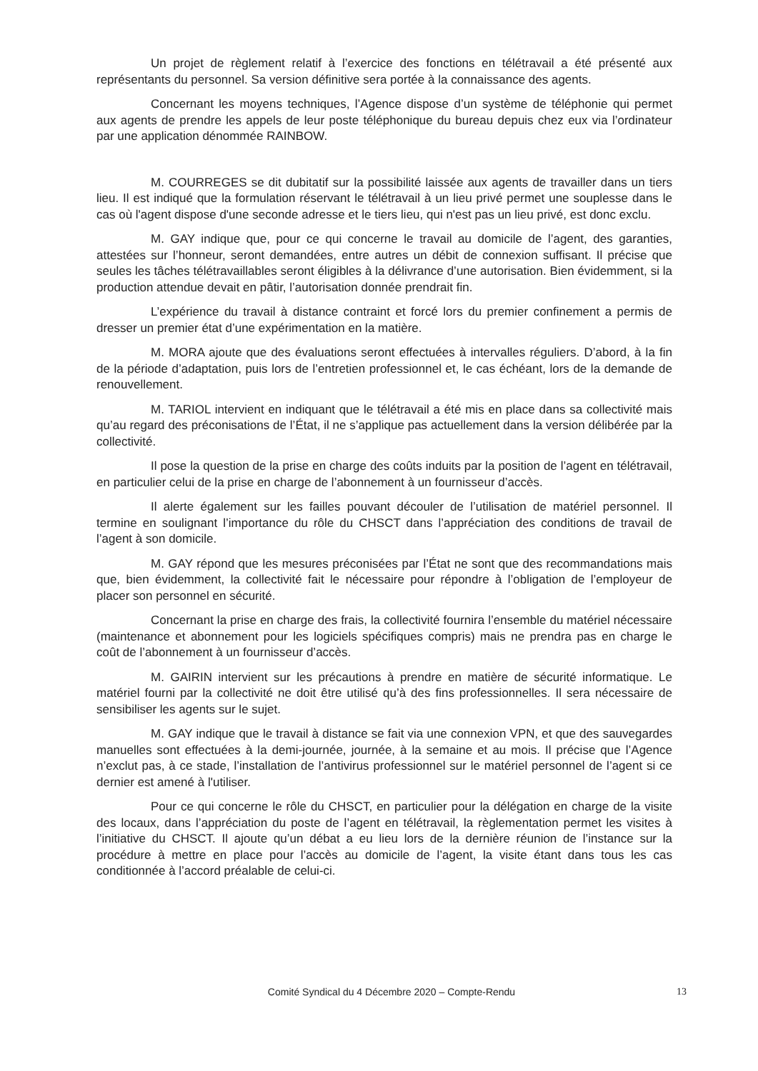Un projet de règlement relatif à l’exercice des fonctions en télétravail a été présenté aux représentants du personnel. Sa version définitive sera portée à la connaissance des agents.
Concernant les moyens techniques, l’Agence dispose d’un système de téléphonie qui permet aux agents de prendre les appels de leur poste téléphonique du bureau depuis chez eux via l’ordinateur par une application dénommée RAINBOW.
M. COURREGES se dit dubitatif sur la possibilité laissée aux agents de travailler dans un tiers lieu. Il est indiqué que la formulation réservant le télétravail à un lieu privé permet une souplesse dans le cas où l'agent dispose d'une seconde adresse et le tiers lieu, qui n'est pas un lieu privé, est donc exclu.
M. GAY indique que, pour ce qui concerne le travail au domicile de l’agent, des garanties, attestées sur l’honneur, seront demandées, entre autres un débit de connexion suffisant. Il précise que seules les tâches télétravaillables seront éligibles à la délivrance d’une autorisation. Bien évidemment, si la production attendue devait en pâtir, l’autorisation donnée prendrait fin.
L’expérience du travail à distance contraint et forcé lors du premier confinement a permis de dresser un premier état d’une expérimentation en la matière.
M. MORA ajoute que des évaluations seront effectuées à intervalles réguliers. D’abord, à la fin de la période d’adaptation, puis lors de l’entretien professionnel et, le cas échéant, lors de la demande de renouvellement.
M. TARIOL intervient en indiquant que le télétravail a été mis en place dans sa collectivité mais qu’au regard des préconisations de l’État, il ne s’applique pas actuellement dans la version délibérée par la collectivité.
Il pose la question de la prise en charge des coûts induits par la position de l’agent en télétravail, en particulier celui de la prise en charge de l’abonnement à un fournisseur d’accès.
Il alerte également sur les failles pouvant découler de l’utilisation de matériel personnel. Il termine en soulignant l’importance du rôle du CHSCT dans l’appréciation des conditions de travail de l’agent à son domicile.
M. GAY répond que les mesures préconisées par l’État ne sont que des recommandations mais que, bien évidemment, la collectivité fait le nécessaire pour répondre à l’obligation de l’employeur de placer son personnel en sécurité.
Concernant la prise en charge des frais, la collectivité fournira l’ensemble du matériel nécessaire (maintenance et abonnement pour les logiciels spécifiques compris) mais ne prendra pas en charge le coût de l’abonnement à un fournisseur d’accès.
M. GAIRIN intervient sur les précautions à prendre en matière de sécurité informatique. Le matériel fourni par la collectivité ne doit être utilisé qu’à des fins professionnelles. Il sera nécessaire de sensibiliser les agents sur le sujet.
M. GAY indique que le travail à distance se fait via une connexion VPN, et que des sauvegardes manuelles sont effectuées à la demi-journée, journée, à la semaine et au mois. Il précise que l’Agence n’exclut pas, à ce stade, l’installation de l’antivirus professionnel sur le matériel personnel de l’agent si ce dernier est amené à l'utiliser.
Pour ce qui concerne le rôle du CHSCT, en particulier pour la délégation en charge de la visite des locaux, dans l’appréciation du poste de l’agent en télétravail, la règlementation permet les visites à l’initiative du CHSCT. Il ajoute qu’un débat a eu lieu lors de la dernière réunion de l’instance sur la procédure à mettre en place pour l’accès au domicile de l’agent, la visite étant dans tous les cas conditionnée à l’accord préalable de celui-ci.
Comité Syndical du 4 Décembre 2020 – Compte-Rendu
13